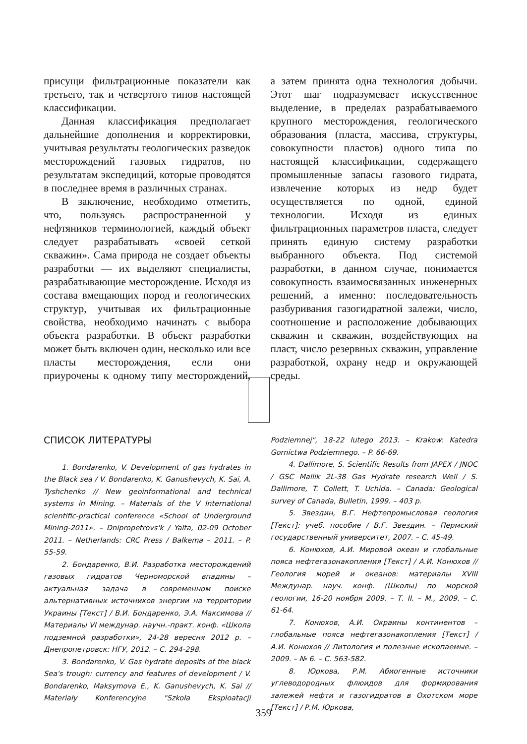присущи фильтрационные показатели как третьего, так и четвертого типов настоящей классификации.
Данная классификация предполагает дальнейшие дополнения и корректировки, учитывая результаты геологических разведок месторождений газовых гидратов, по результатам экспедиций, которые проводятся в последнее время в различных странах.
В заключение, необходимо отметить, что, пользуясь распространенной у нефтяников терминологией, каждый объект следует разрабатывать «своей сеткой скважин». Сама природа не создает объекты разработки — их выделяют специалисты, разрабатывающие месторождение. Исходя из состава вмещающих пород и геологических структур, учитывая их фильтрационные свойства, необходимо начинать с выбора объекта разработки. В объект разработки может быть включен один, несколько или все пласты месторождения, если они приурочены к одному типу месторождений, а затем принята одна технология добычи. Этот шаг подразумевает искусственное выделение, в пределах разрабатываемого крупного месторождения, геологического образования (пласта, массива, структуры, совокупности пластов) одного типа по настоящей классификации, содержащего промышленные запасы газового гидрата, извлечение которых из недр будет осуществляется по одной, единой технологии. Исходя из единых фильтрационных параметров пласта, следует принять единую систему разработки выбранного объекта. Под системой разработки, в данном случае, понимается совокупность взаимосвязанных инженерных решений, а именно: последовательность разбуривания газогидратной залежи, число, соотношение и расположение добывающих скважин и скважин, воздействующих на пласт, число резервных скважин, управление разработкой, охрану недр и окружающей среды.
СПИСОК ЛИТЕРАТУРЫ
1. Bondarenko, V. Development of gas hydrates in the Black sea / V. Bondarenko, K. Ganushevych, K. Sai, A. Tyshchenko // New geoinformational and technical systems in Mining. – Materials of the V International scientific-practical conference «School of Underground Mining-2011». – Dnipropetrovs'k / Yalta, 02-09 October 2011. – Netherlands: CRC Press / Balkema – 2011. – P. 55-59.
2. Бондаренко, В.И. Разработка месторождений газовых гидратов Черноморской впадины – актуальная задача в современном поиске альтернативных источников энергии на территории Украины [Текст] / В.И. Бондаренко, Э.А. Максимова // Материалы VI междунар. научн.-практ. конф. «Школа подземной разработки», 24-28 вересня 2012 р. – Днепропетровск: НГУ, 2012. – С. 294-298.
3. Bondarenko, V. Gas hydrate deposits of the black Sea's trough: currency and features of development / V. Bondarenko, Maksymova E., K. Ganushevych, K. Sai // Materiały Konferencyjne "Szkoła Eksploatacji Podziemnej", 18-22 lutego 2013. – Krakow: Katedra Gornictwa Podziemnego. – P. 66-69.
4. Dallimore, S. Scientific Results from JAPEX / JNOC / GSC Mallik 2L-38 Gas Hydrate research Well / S. Dallimore, T. Collett, T. Uchida. – Canada: Geological survey of Canada, Bulletin, 1999. – 403 p.
5. Звездин, В.Г. Нефтепромысловая геология [Текст]: учеб. пособие / В.Г. Звездин. – Пермский государственный университет, 2007. – С. 45-49.
6. Конюхов, А.И. Мировой океан и глобальные пояса нефтегазонакопления [Текст] / А.И. Конюхов // Геология морей и океанов: материалы XVIII Междунар. науч. конф. (Школы) по морской геологии, 16-20 ноября 2009. – Т. II. – М., 2009. – С. 61-64.
7. Конюхов, А.И. Окраины континентов – глобальные пояса нефтегазонакопления [Текст] / А.И. Конюхов // Литология и полезные ископаемые. – 2009. – № 6. – С. 563-582.
8. Юркова, Р.М. Абиогенные источники углеводородных флюидов для формирования залежей нефти и газогидратов в Охотском море [Текст] / Р.М. Юркова,
359